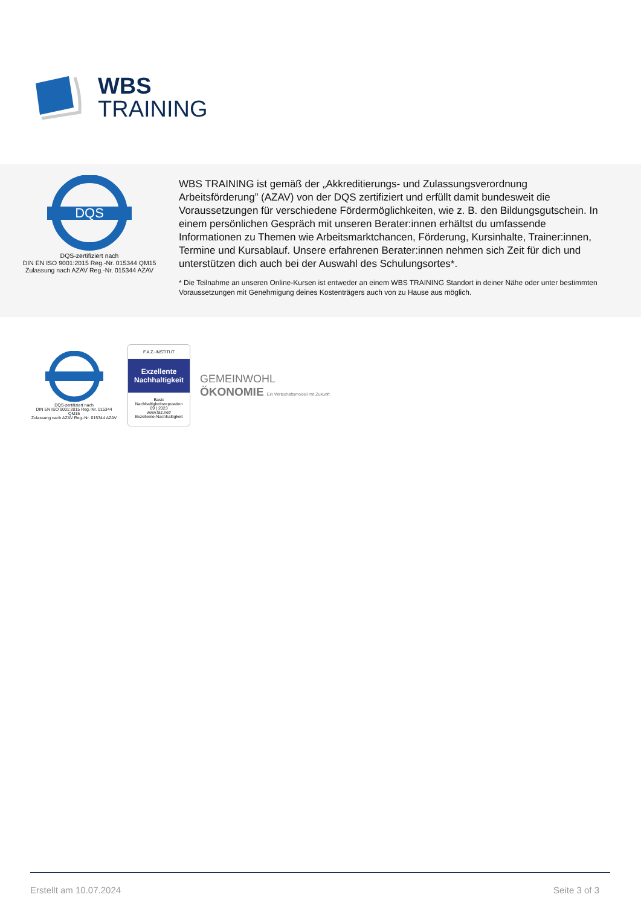WBS
TRAINING
DQS
DQS-zertifiziert nach
DIN EN ISO 9001:2015 Reg.-Nr. 015344 QM15
Zulassung nach AZAV Reg.-Nr. 015344 AZAV
WBS TRAINING ist gemäß der „Akkreditierungs- und Zulassungsverordnung Arbeitsförderung” (AZAV) von der DQS zertifiziert und erfüllt damit bundesweit die Voraussetzungen für verschiedene Fördermöglichkeiten, wie z. B. den Bildungsgutschein. In einem persönlichen Gespräch mit unseren Berater:innen erhältst du umfassende Informationen zu Themen wie Arbeitsmarktchancen, Förderung, Kursinhalte, Trainer:innen, Termine und Kursablauf. Unsere erfahrenen Berater:innen nehmen sich Zeit für dich und unterstützen dich auch bei der Auswahl des Schulungsortes*.
* Die Teilnahme an unseren Online-Kursen ist entweder an einem WBS TRAINING Standort in deiner Nähe oder unter bestimmten Voraussetzungen mit Genehmigung deines Kostenträgers auch von zu Hause aus möglich.
DQS-zertifiziert nach
DIN EN ISO 9001:2015 Reg.-Nr. 015344 QM15
Zulassung nach AZAV Reg.-Nr. 015344 AZAV
F.A.Z.-INSTITUT
Exzellente Nachhaltigkeit
Basic
Nachhaltigkeitsreputation
09 | 2023
www.faz.net/
Exzellente-Nachhaltigkeit
GEMEINWOHL
ÖKONOMIE Ein Wirtschaftsmodell mit Zukunft
Erstellt am 10.07.2024 Seite 3 of 3